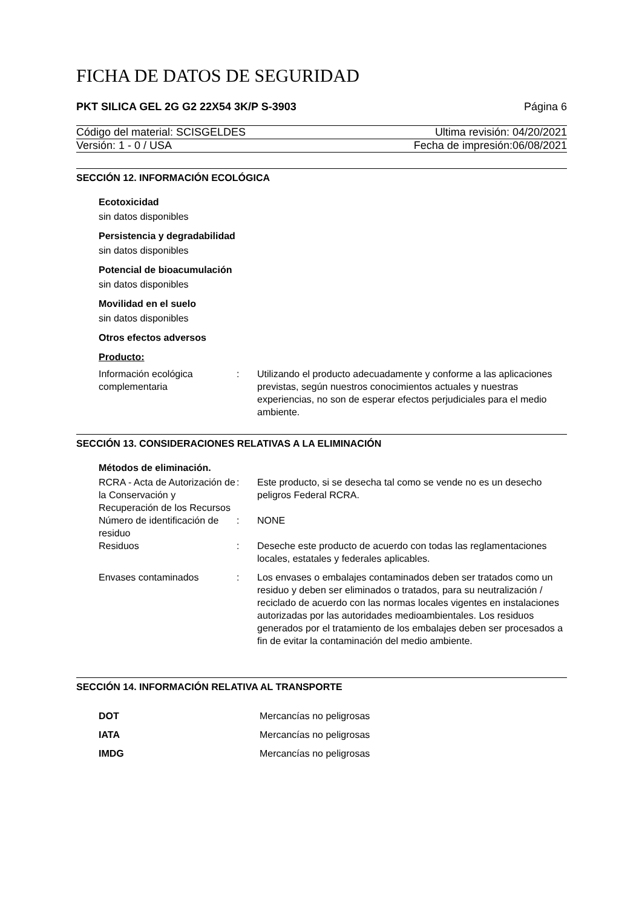FICHA DE DATOS DE SEGURIDAD
PKT SILICA GEL 2G G2 22X54 3K/P S-3903 Página 6
Código del material: SCISGELDES Ultima revisión: 04/20/2021
Versión: 1 - 0 / USA Fecha de impresión:06/08/2021
SECCIÓN 12. INFORMACIÓN ECOLÓGICA
Ecotoxicidad
sin datos disponibles
Persistencia y degradabilidad
sin datos disponibles
Potencial de bioacumulación
sin datos disponibles
Movilidad en el suelo
sin datos disponibles
Otros efectos adversos
Producto:
| Información ecológica complementaria | : | Utilizando el producto adecuadamente y conforme a las aplicaciones previstas, según nuestros conocimientos actuales y nuestras experiencias, no son de esperar efectos perjudiciales para el medio ambiente. |
SECCIÓN 13. CONSIDERACIONES RELATIVAS A LA ELIMINACIÓN
Métodos de eliminación.
| RCRA - Acta de Autorización de la Conservación y Recuperación de los Recursos | : | Este producto, si se desecha tal como se vende no es un desecho peligros Federal RCRA. |
| Número de identificación de residuo | : | NONE |
| Residuos | : | Deseche este producto de acuerdo con todas las reglamentaciones locales, estatales y federales aplicables. |
| Envases contaminados | : | Los envases o embalajes contaminados deben ser tratados como un residuo y deben ser eliminados o tratados, para su neutralización / reciclado de acuerdo con las normas locales vigentes en instalaciones autorizadas por las autoridades medioambientales. Los residuos generados por el tratamiento de los embalajes deben ser procesados a fin de evitar la contaminación del medio ambiente. |
SECCIÓN 14. INFORMACIÓN RELATIVA AL TRANSPORTE
| DOT | Mercancías no peligrosas |
| IATA | Mercancías no peligrosas |
| IMDG | Mercancías no peligrosas |